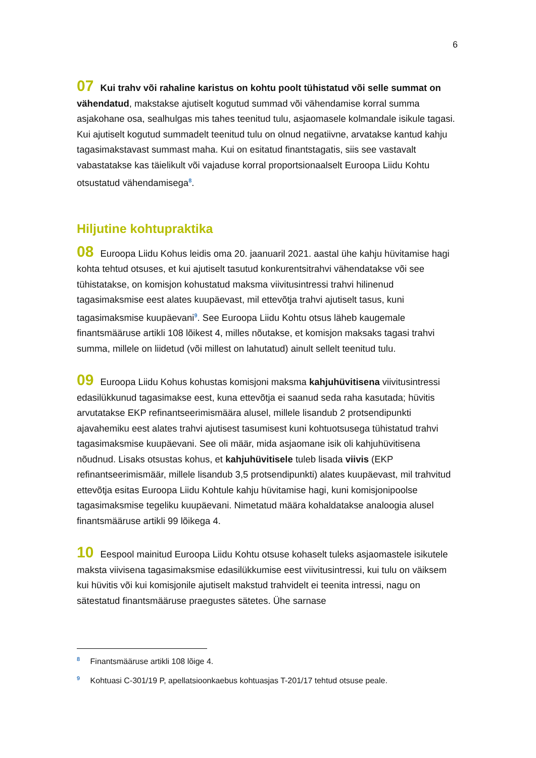6
07 Kui trahv või rahaline karistus on kohtu poolt tühistatud või selle summat on vähendatud, makstakse ajutiselt kogutud summad või vähendamise korral summa asjakohane osa, sealhulgas mis tahes teenitud tulu, asjaomasele kolmandale isikule tagasi. Kui ajutiselt kogutud summadelt teenitud tulu on olnud negatiivne, arvatakse kantud kahju tagasimakstavast summast maha. Kui on esitatud finantstagatis, siis see vastavalt vabastatakse kas täielikult või vajaduse korral proportsionaalselt Euroopa Liidu Kohtu otsustatud vähendamisega<sup>8</sup>.
Hiljutine kohtupraktika
08 Euroopa Liidu Kohus leidis oma 20. jaanuaril 2021. aastal ühe kahju hüvitamise hagi kohta tehtud otsuses, et kui ajutiselt tasutud konkurentsitrahvi vähendatakse või see tühistatakse, on komisjon kohustatud maksma viivitusintressi trahvi hilinenud tagasimaksmise eest alates kuupäevast, mil ettevõtja trahvi ajutiselt tasus, kuni tagasimaksmise kuupäevani<sup>9</sup>. See Euroopa Liidu Kohtu otsus läheb kaugemale finantsmääruse artikli 108 lõikest 4, milles nõutakse, et komisjon maksaks tagasi trahvi summa, millele on liidetud (või millest on lahutatud) ainult sellelt teenitud tulu.
09 Euroopa Liidu Kohus kohustas komisjoni maksma kahjuhüvitisena viivitusintressi edasilükkunud tagasimakse eest, kuna ettevõtja ei saanud seda raha kasutada; hüvitis arvutatakse EKP refinantseerimismäära alusel, millele lisandub 2 protsendipunkti ajavahemiku eest alates trahvi ajutisest tasumisest kuni kohtuotsusega tühistatud trahvi tagasimaksmise kuupäevani. See oli määr, mida asjaomane isik oli kahjuhüvitisena nõudnud. Lisaks otsustas kohus, et kahjuhüvitisele tuleb lisada viivis (EKP refinantseerimismäär, millele lisandub 3,5 protsendipunkti) alates kuupäevast, mil trahvitud ettevõtja esitas Euroopa Liidu Kohtule kahju hüvitamise hagi, kuni komisjonipoolse tagasimaksmise tegeliku kuupäevani. Nimetatud määra kohaldatakse analoogia alusel finantsmääruse artikli 99 lõikega 4.
10 Eespool mainitud Euroopa Liidu Kohtu otsuse kohaselt tuleks asjaomastele isikutele maksta viivisena tagasimaksmise edasilükkumise eest viivitusintressi, kui tulu on väiksem kui hüvitis või kui komisjonile ajutiselt makstud trahvidelt ei teenita intressi, nagu on sätestatud finantsmääruse praegustes sätetes. Ühe sarnase
<sup>8</sup> Finantsmääruse artikli 108 lõige 4.
<sup>9</sup> Kohtuasi C-301/19 P, apellatsioonkaebus kohtuasjas T-201/17 tehtud otsuse peale.